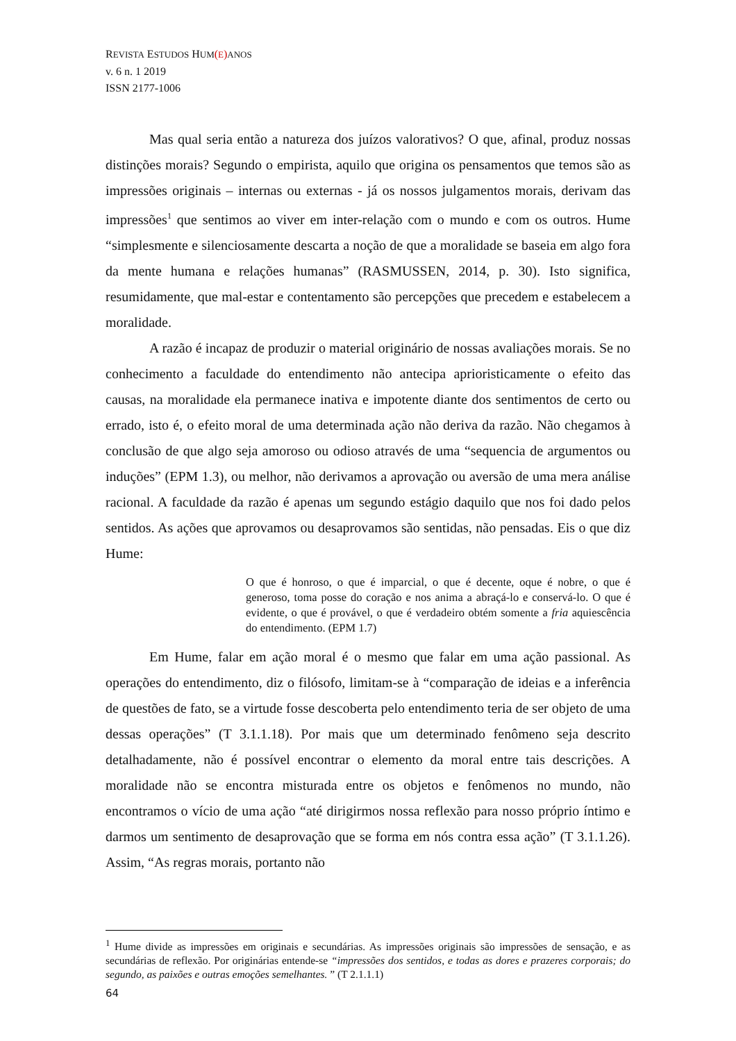REVISTA ESTUDOS HUM(E) ANOS
v. 6 n. 1 2019
ISSN 2177-1006
Mas qual seria então a natureza dos juízos valorativos? O que, afinal, produz nossas distinções morais? Segundo o empirista, aquilo que origina os pensamentos que temos são as impressões originais – internas ou externas - já os nossos julgamentos morais, derivam das impressões<sup>1</sup> que sentimos ao viver em inter-relação com o mundo e com os outros. Hume “simplesmente e silenciosamente descarta a noção de que a moralidade se baseia em algo fora da mente humana e relações humanas” (RASMUSSEN, 2014, p. 30). Isto significa, resumidamente, que mal-estar e contentamento são percepções que precedem e estabelecem a moralidade.
A razão é incapaz de produzir o material originário de nossas avaliações morais. Se no conhecimento a faculdade do entendimento não antecipa aprioristicamente o efeito das causas, na moralidade ela permanece inativa e impotente diante dos sentimentos de certo ou errado, isto é, o efeito moral de uma determinada ação não deriva da razão. Não chegamos à conclusão de que algo seja amoroso ou odioso através de uma “sequencia de argumentos ou induções” (EPM 1.3), ou melhor, não derivamos a aprovação ou aversão de uma mera análise racional. A faculdade da razão é apenas um segundo estágio daquilo que nos foi dado pelos sentidos. As ações que aprovamos ou desaprovamos são sentidas, não pensadas. Eis o que diz Hume:
O que é honroso, o que é imparcial, o que é decente, oque é nobre, o que é generoso, toma posse do coração e nos anima a abraçá-lo e conservá-lo. O que é evidente, o que é provável, o que é verdadeiro obtém somente a fria aquiescência do entendimento. (EPM 1.7)
Em Hume, falar em ação moral é o mesmo que falar em uma ação passional. As operações do entendimento, diz o filósofo, limitam-se à “comparação de ideias e a inferência de questões de fato, se a virtude fosse descoberta pelo entendimento teria de ser objeto de uma dessas operações” (T 3.1.1.18). Por mais que um determinado fenômeno seja descrito detalhadamente, não é possível encontrar o elemento da moral entre tais descrições. A moralidade não se encontra misturada entre os objetos e fenômenos no mundo, não encontramos o vício de uma ação “até dirigirmos nossa reflexão para nosso próprio íntimo e darmos um sentimento de desaprovação que se forma em nós contra essa ação” (T 3.1.1.26). Assim, “As regras morais, portanto não
<sup>1</sup> Hume divide as impressões em originais e secundárias. As impressões originais são impressões de sensação, e as secundárias de reflexão. Por originárias entende-se “impressões dos sentidos, e todas as dores e prazeres corporais; do segundo, as paixões e outras emoções semelhantes. ” (T 2.1.1.1)
64